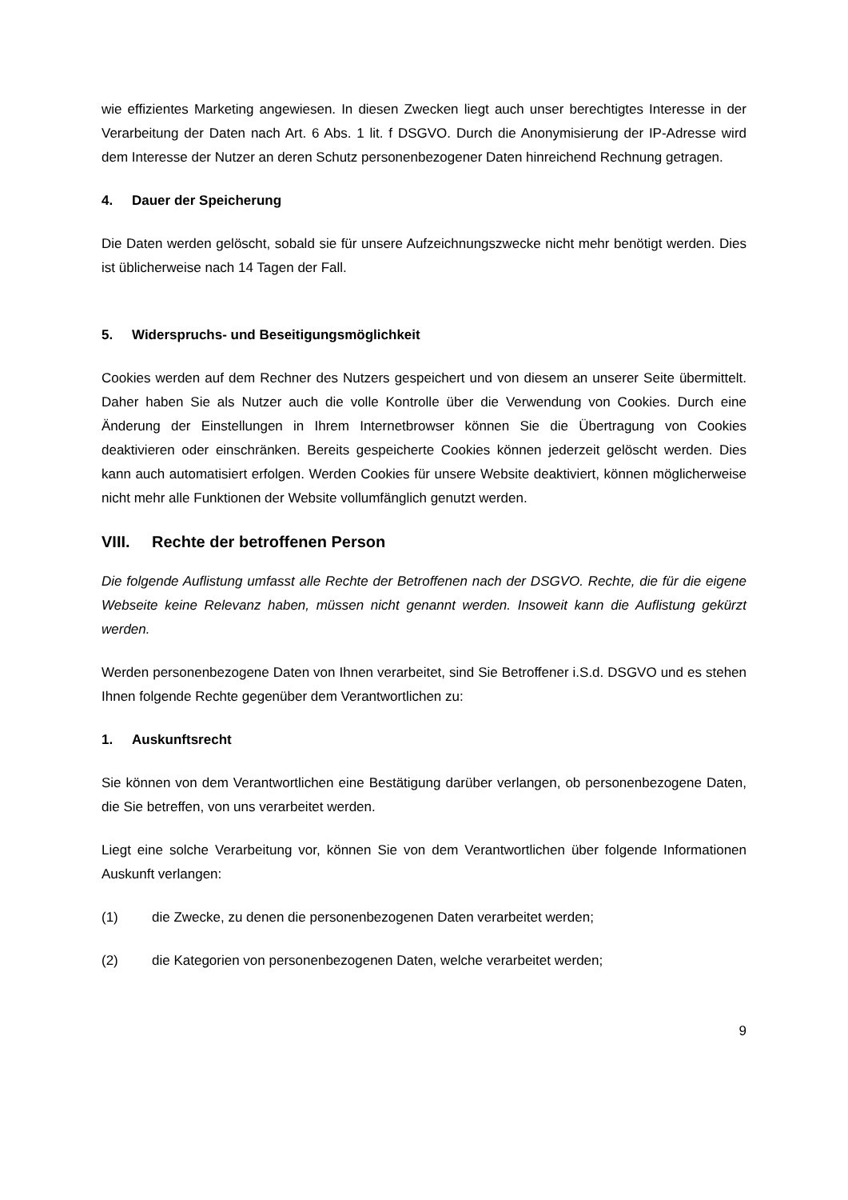wie effizientes Marketing angewiesen. In diesen Zwecken liegt auch unser berechtigtes Interesse in der Verarbeitung der Daten nach Art. 6 Abs. 1 lit. f DSGVO. Durch die Anonymisierung der IP-Adresse wird dem Interesse der Nutzer an deren Schutz personenbezogener Daten hinreichend Rechnung getragen.
4. Dauer der Speicherung
Die Daten werden gelöscht, sobald sie für unsere Aufzeichnungszwecke nicht mehr benötigt werden. Dies ist üblicherweise nach 14 Tagen der Fall.
5. Widerspruchs- und Beseitigungsmöglichkeit
Cookies werden auf dem Rechner des Nutzers gespeichert und von diesem an unserer Seite übermittelt. Daher haben Sie als Nutzer auch die volle Kontrolle über die Verwendung von Cookies. Durch eine Änderung der Einstellungen in Ihrem Internetbrowser können Sie die Übertragung von Cookies deaktivieren oder einschränken. Bereits gespeicherte Cookies können jederzeit gelöscht werden. Dies kann auch automatisiert erfolgen. Werden Cookies für unsere Website deaktiviert, können möglicherweise nicht mehr alle Funktionen der Website vollumfänglich genutzt werden.
VIII. Rechte der betroffenen Person
Die folgende Auflistung umfasst alle Rechte der Betroffenen nach der DSGVO. Rechte, die für die eigene Webseite keine Relevanz haben, müssen nicht genannt werden. Insoweit kann die Auflistung gekürzt werden.
Werden personenbezogene Daten von Ihnen verarbeitet, sind Sie Betroffener i.S.d. DSGVO und es stehen Ihnen folgende Rechte gegenüber dem Verantwortlichen zu:
1. Auskunftsrecht
Sie können von dem Verantwortlichen eine Bestätigung darüber verlangen, ob personenbezogene Daten, die Sie betreffen, von uns verarbeitet werden.
Liegt eine solche Verarbeitung vor, können Sie von dem Verantwortlichen über folgende Informationen Auskunft verlangen:
(1) die Zwecke, zu denen die personenbezogenen Daten verarbeitet werden;
(2) die Kategorien von personenbezogenen Daten, welche verarbeitet werden;
9